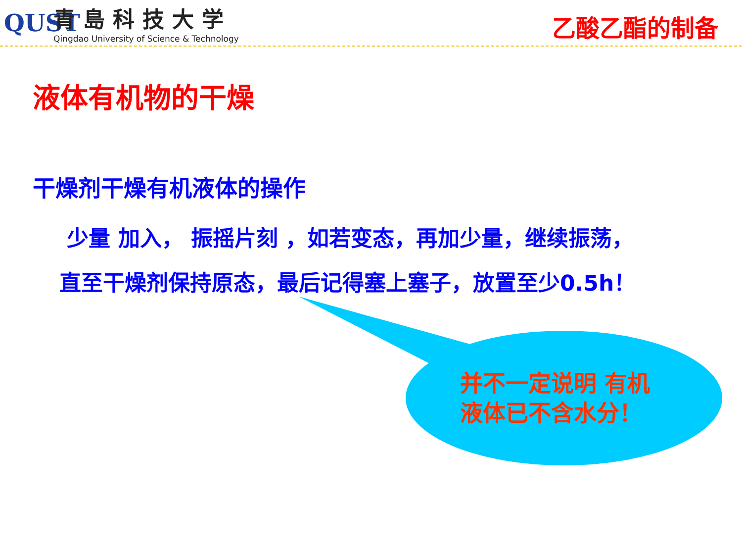QUST
青島科技大学
Qingdao University of Science & Technology
乙酸乙酯的制备
液体有机物的干燥
干燥剂干燥有机液体的操作
少量 加入， 振摇片刻 ，如若变态，再加少量，继续振荡，
直至干燥剂保持原态，最后记得塞上塞子，放置至少0.5h！
并不一定说明 有机液体已不含水分！